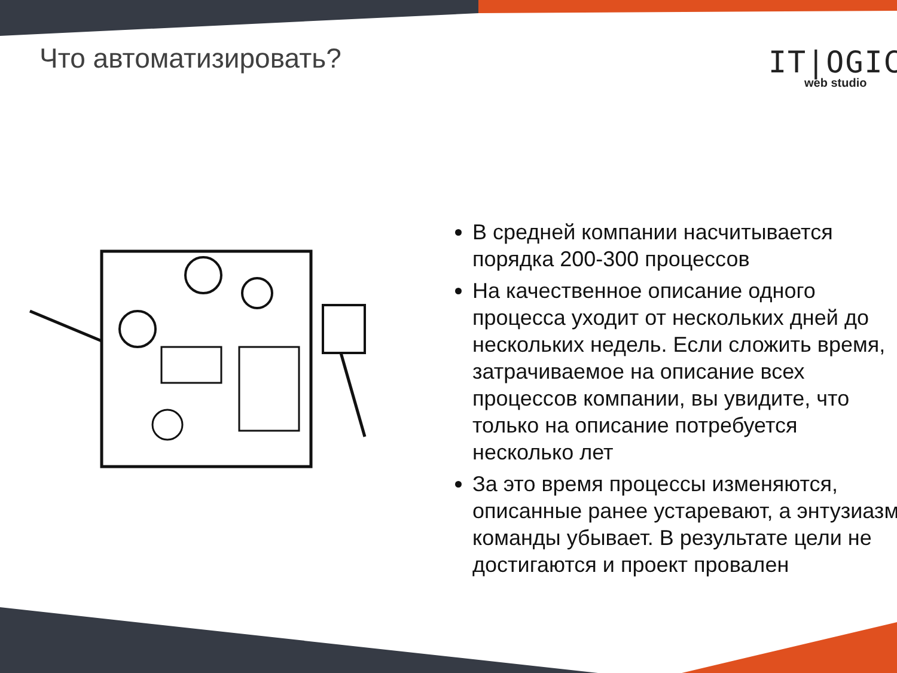Что автоматизировать? IT|OGIC
web studio
В средней компании насчитывается порядка 200-300 процессов
На качественное описание одного процесса уходит от нескольких дней до нескольких недель. Если сложить время, затрачиваемое на описание всех процессов компании, вы увидите, что только на описание потребуется несколько лет
За это время процессы изменяются, описанные ранее устаревают, а энтузиазм команды убывает. В результате цели не достигаются и проект провален